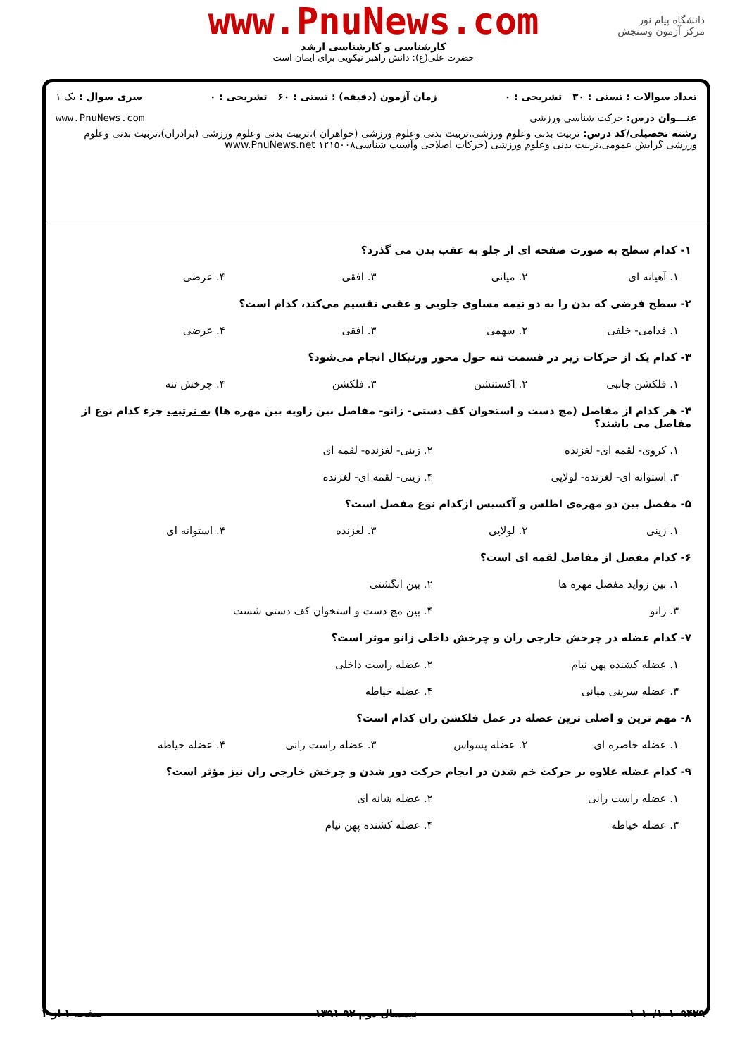دانشگاه پیام نور
مرکز آزمون وسنجش
www.PnuNews.com
کارشناسی و کارشناسی ارشد
حضرت علی(ع): دانش راهبر نیکویی برای ایمان است
تعداد سوالات : تستی : ۳۰ تشریحی : ۰ زمان آزمون (دقیقه) : تستی : ۶۰ تشریحی : ۰ سری سوال : یک ۱
عنـــوان درس: حرکت شناسی ورزشی www.PnuNews.com
رشته تحصیلی/کد درس: تربیت بدنی وعلوم ورزشی،تربیت بدنی وعلوم ورزشی (خواهران )،تربیت بدنی وعلوم ورزشی (برادران)،تربیت بدنی وعلوم ورزشی گرایش عمومی،تربیت بدنی وعلوم ورزشی (حرکات اصلاحی وآسیب شناسی۱۲۱۵۰۰۸ www.PnuNews.net
۱- کدام سطح به صورت صفحه ای از جلو به عقب بدن می گذرد؟
۱. آهیانه ای ۲. میانی ۳. افقی ۴. عرضی
۲- سطح فرضی که بدن را به دو نیمه مساوی جلویی و عقبی تقسیم می‌کند، کدام است؟
۱. قدامی- خلفی ۲. سهمی ۳. افقی ۴. عرضی
۳- کدام یک از حرکات زیر در قسمت تنه حول محور ورتیکال انجام می‌شود؟
۱. فلکشن جانبی ۲. اکستنشن ۳. فلکشن ۴. چرخش تنه
۴- هر کدام از مفاصل (مچ دست و استخوان کف دستی- زانو- مفاصل بین زاویه بین مهره ها) به ترتیب جزء کدام نوع از مفاصل می باشند؟
۱. کروی- لقمه ای- لغزنده ۲. زینی- لغزنده- لقمه ای ۳. استوانه ای- لغزنده- لولایی ۴. زینی- لقمه ای- لغزنده
۵- مفصل بین دو مهره‌ی اطلس و آکسیس ازکدام نوع مفصل است؟
۱. زینی ۲. لولایی ۳. لغزنده ۴. استوانه ای
۶- کدام مفصل از مفاصل لقمه ای است؟
۱. بین زواید مفصل مهره ها ۲. بین انگشتی ۳. زانو ۴. بین مچ دست و استخوان کف دستی شست
۷- کدام عضله در چرخش خارجی ران و چرخش داخلی زانو موثر است؟
۱. عضله کشنده پهن نیام ۲. عضله راست داخلی ۳. عضله سرینی میانی ۴. عضله خیاطه
۸- مهم ترین و اصلی ترین عضله در عمل فلکشن ران کدام است؟
۱. عضله خاصره ای ۲. عضله پسواس ۳. عضله راست رانی ۴. عضله خیاطه
۹- کدام عضله علاوه بر حرکت خم شدن در انجام حرکت دور شدن و چرخش خارجی ران نیز مؤثر است؟
۱. عضله راست رانی ۲. عضله شانه ای ۳. عضله خیاطه ۴. عضله کشنده پهن نیام
۱۰۱۰/۱۰۱۰۹۴۲۹ نیمسال دوم ۹۲-۱۳۹۱ صفحه ۱ از ۴